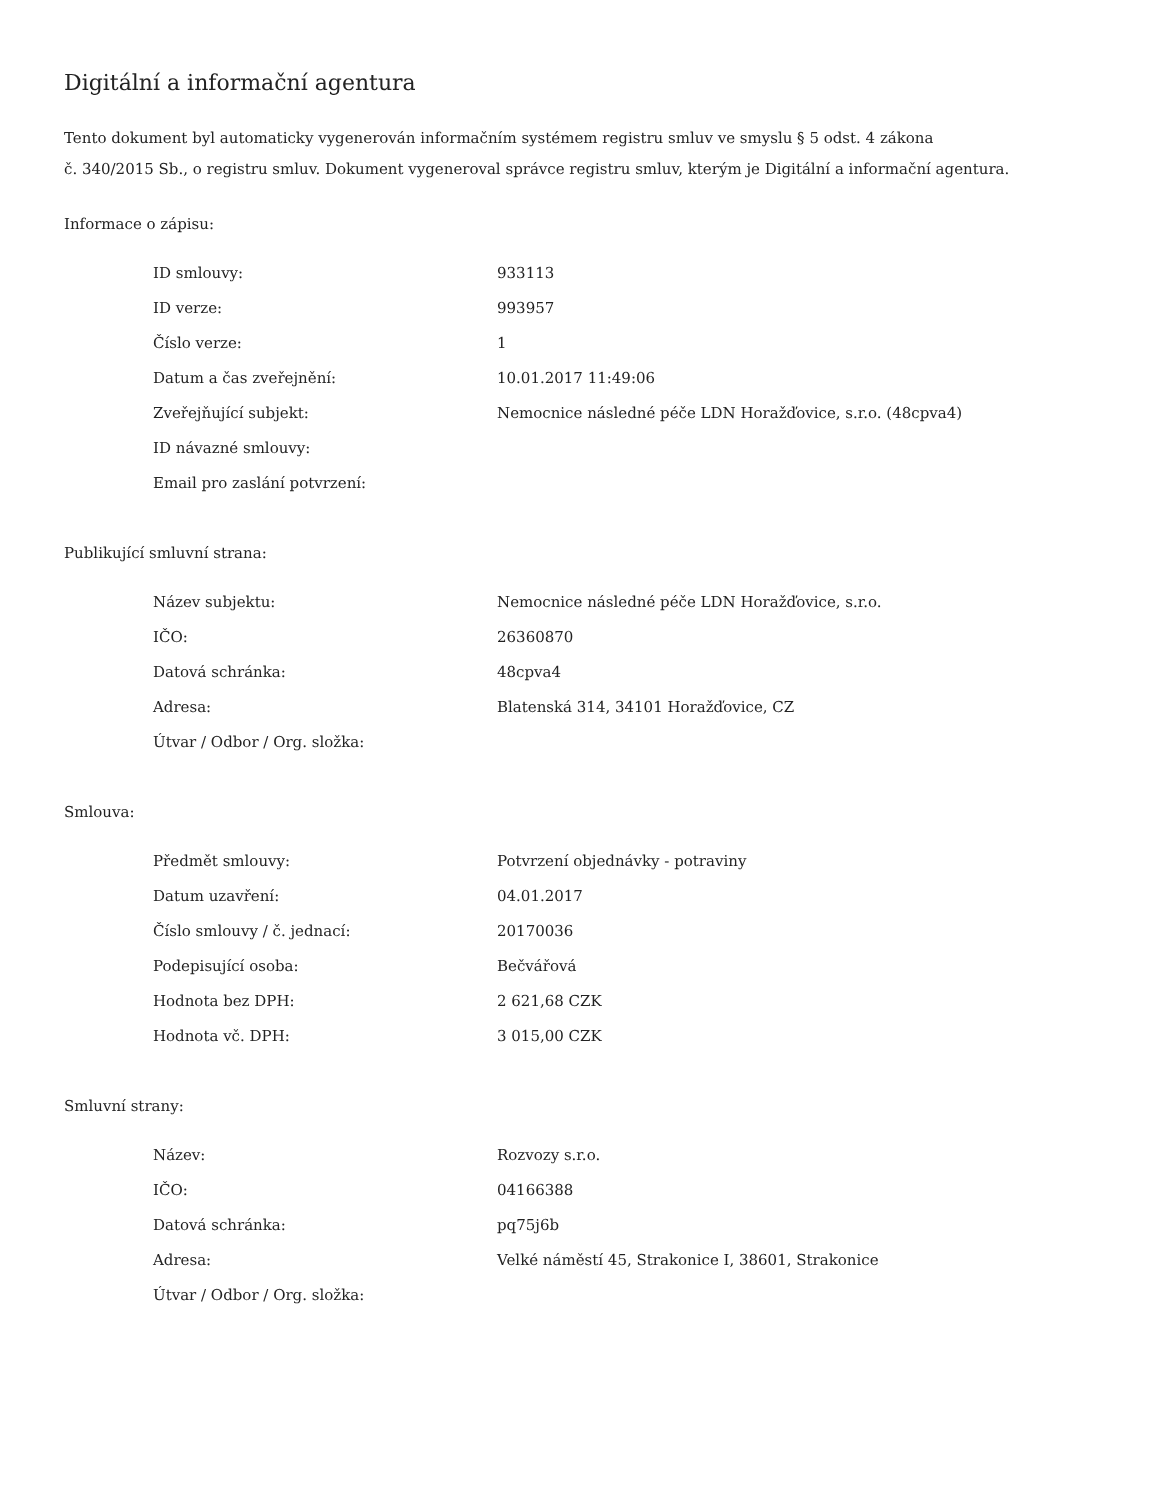Digitální a informační agentura
Tento dokument byl automaticky vygenerován informačním systémem registru smluv ve smyslu § 5 odst. 4 zákona
č. 340/2015 Sb., o registru smluv. Dokument vygeneroval správce registru smluv, kterým je Digitální a informační agentura.
Informace o zápisu:
| ID smlouvy: | 933113 |
| ID verze: | 993957 |
| Číslo verze: | 1 |
| Datum a čas zveřejnění: | 10.01.2017 11:49:06 |
| Zveřejňující subjekt: | Nemocnice následné péče LDN Horažďovice, s.r.o. (48cpva4) |
| ID návazné smlouvy: | |
| Email pro zaslání potvrzení: | |
Publikující smluvní strana:
| Název subjektu: | Nemocnice následné péče LDN Horažďovice, s.r.o. |
| IČO: | 26360870 |
| Datová schránka: | 48cpva4 |
| Adresa: | Blatenská 314, 34101 Horažďovice, CZ |
| Útvar / Odbor / Org. složka: | |
Smlouva:
| Předmět smlouvy: | Potvrzení objednávky - potraviny |
| Datum uzavření: | 04.01.2017 |
| Číslo smlouvy / č. jednací: | 20170036 |
| Podepisující osoba: | Bečvářová |
| Hodnota bez DPH: | 2 621,68 CZK |
| Hodnota vč. DPH: | 3 015,00 CZK |
Smluvní strany:
| Název: | Rozvozy s.r.o. |
| IČO: | 04166388 |
| Datová schránka: | pq75j6b |
| Adresa: | Velké náměstí 45, Strakonice I, 38601, Strakonice |
| Útvar / Odbor / Org. složka: | |